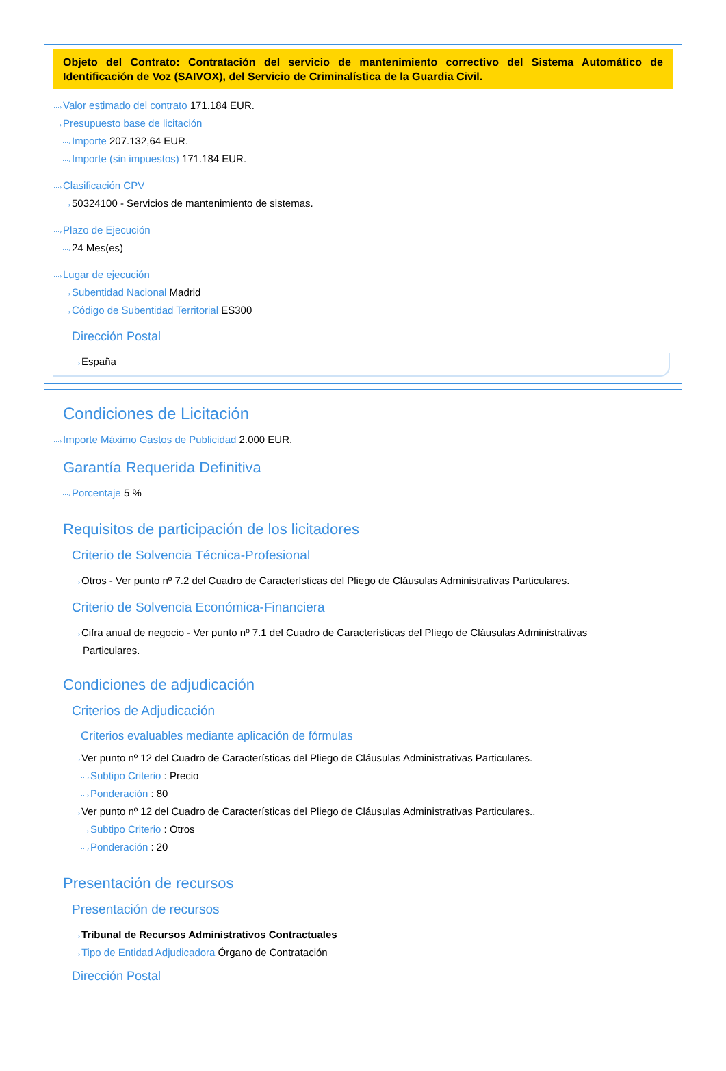Objeto del Contrato: Contratación del servicio de mantenimiento correctivo del Sistema Automático de Identificación de Voz (SAIVOX), del Servicio de Criminalística de la Guardia Civil.
···›Valor estimado del contrato 171.184 EUR.
···›Presupuesto base de licitación
···›Importe 207.132,64 EUR.
···›Importe (sin impuestos) 171.184 EUR.
···›Clasificación CPV
···›50324100 - Servicios de mantenimiento de sistemas.
···›Plazo de Ejecución
···›24 Mes(es)
···›Lugar de ejecución
···›Subentidad Nacional Madrid
···›Código de Subentidad Territorial ES300
Dirección Postal
···›España
Condiciones de Licitación
···›Importe Máximo Gastos de Publicidad 2.000 EUR.
Garantía Requerida Definitiva
···›Porcentaje 5 %
Requisitos de participación de los licitadores
Criterio de Solvencia Técnica-Profesional
···›Otros - Ver punto nº 7.2 del Cuadro de Características del Pliego de Cláusulas Administrativas Particulares.
Criterio de Solvencia Económica-Financiera
···›Cifra anual de negocio - Ver punto nº 7.1 del Cuadro de Características del Pliego de Cláusulas Administrativas
Particulares.
Condiciones de adjudicación
Criterios de Adjudicación
Criterios evaluables mediante aplicación de fórmulas
···›Ver punto nº 12 del Cuadro de Características del Pliego de Cláusulas Administrativas Particulares.
···›Subtipo Criterio : Precio
···›Ponderación : 80
···›Ver punto nº 12 del Cuadro de Características del Pliego de Cláusulas Administrativas Particulares..
···›Subtipo Criterio : Otros
···›Ponderación : 20
Presentación de recursos
Presentación de recursos
···›Tribunal de Recursos Administrativos Contractuales
···›Tipo de Entidad Adjudicadora Órgano de Contratación
Dirección Postal